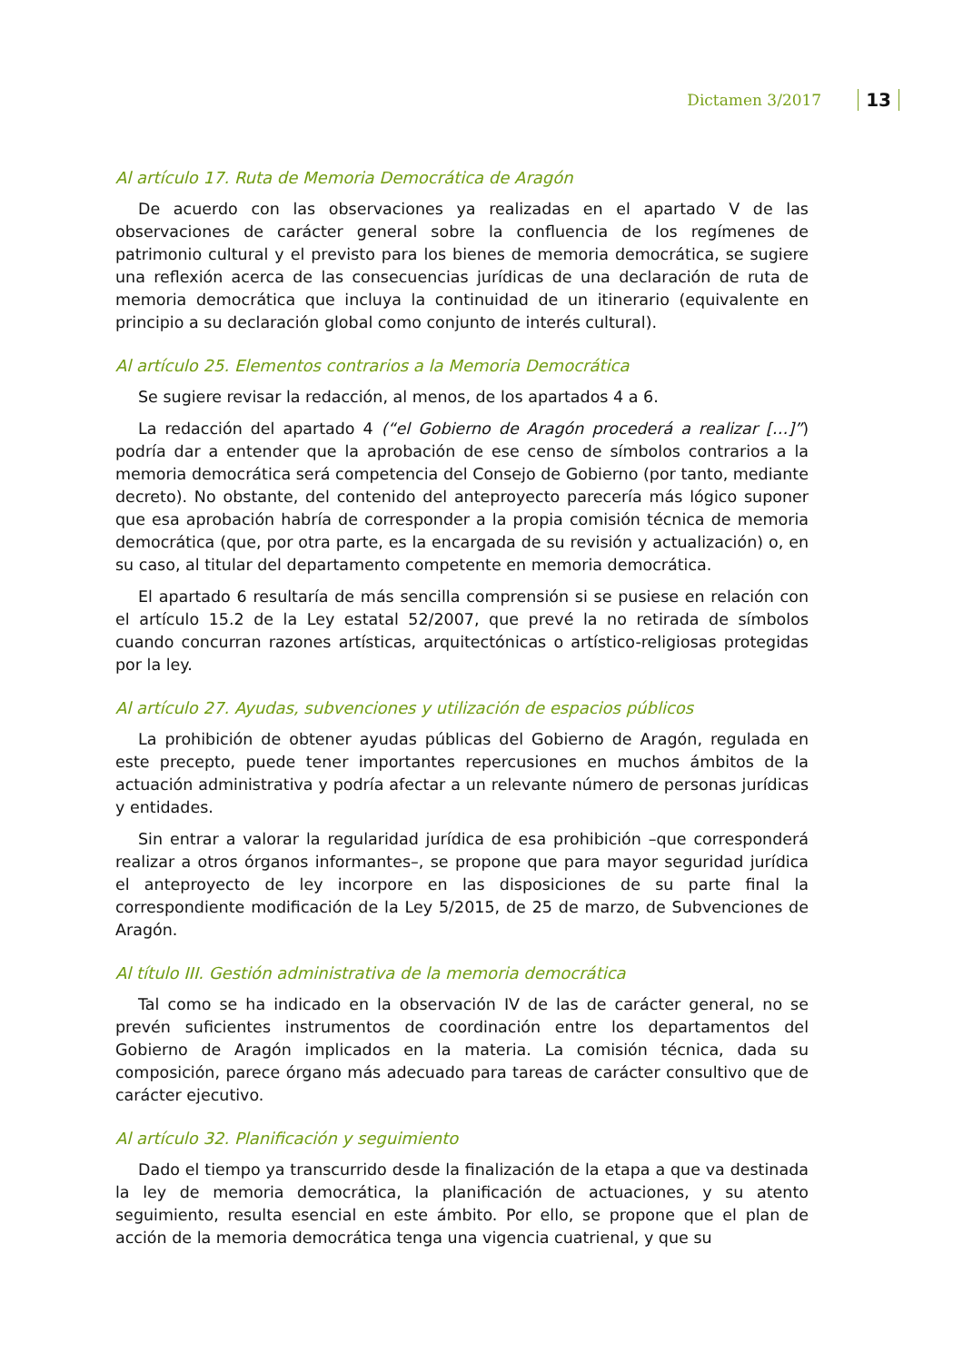Dictamen 3/2017 13
Al artículo 17. Ruta de Memoria Democrática de Aragón
De acuerdo con las observaciones ya realizadas en el apartado V de las observaciones de carácter general sobre la confluencia de los regímenes de patrimonio cultural y el previsto para los bienes de memoria democrática, se sugiere una reflexión acerca de las consecuencias jurídicas de una declaración de ruta de memoria democrática que incluya la continuidad de un itinerario (equivalente en principio a su declaración global como conjunto de interés cultural).
Al artículo 25. Elementos contrarios a la Memoria Democrática
Se sugiere revisar la redacción, al menos, de los apartados 4 a 6.
La redacción del apartado 4 (“el Gobierno de Aragón procederá a realizar […]”) podría dar a entender que la aprobación de ese censo de símbolos contrarios a la memoria democrática será competencia del Consejo de Gobierno (por tanto, mediante decreto). No obstante, del contenido del anteproyecto parecería más lógico suponer que esa aprobación habría de corresponder a la propia comisión técnica de memoria democrática (que, por otra parte, es la encargada de su revisión y actualización) o, en su caso, al titular del departamento competente en memoria democrática.
El apartado 6 resultaría de más sencilla comprensión si se pusiese en relación con el artículo 15.2 de la Ley estatal 52/2007, que prevé la no retirada de símbolos cuando concurran razones artísticas, arquitectónicas o artístico-religiosas protegidas por la ley.
Al artículo 27. Ayudas, subvenciones y utilización de espacios públicos
La prohibición de obtener ayudas públicas del Gobierno de Aragón, regulada en este precepto, puede tener importantes repercusiones en muchos ámbitos de la actuación administrativa y podría afectar a un relevante número de personas jurídicas y entidades.
Sin entrar a valorar la regularidad jurídica de esa prohibición –que corresponderá realizar a otros órganos informantes–, se propone que para mayor seguridad jurídica el anteproyecto de ley incorpore en las disposiciones de su parte final la correspondiente modificación de la Ley 5/2015, de 25 de marzo, de Subvenciones de Aragón.
Al título III. Gestión administrativa de la memoria democrática
Tal como se ha indicado en la observación IV de las de carácter general, no se prevén suficientes instrumentos de coordinación entre los departamentos del Gobierno de Aragón implicados en la materia. La comisión técnica, dada su composición, parece órgano más adecuado para tareas de carácter consultivo que de carácter ejecutivo.
Al artículo 32. Planificación y seguimiento
Dado el tiempo ya transcurrido desde la finalización de la etapa a que va destinada la ley de memoria democrática, la planificación de actuaciones, y su atento seguimiento, resulta esencial en este ámbito. Por ello, se propone que el plan de acción de la memoria democrática tenga una vigencia cuatrienal, y que su